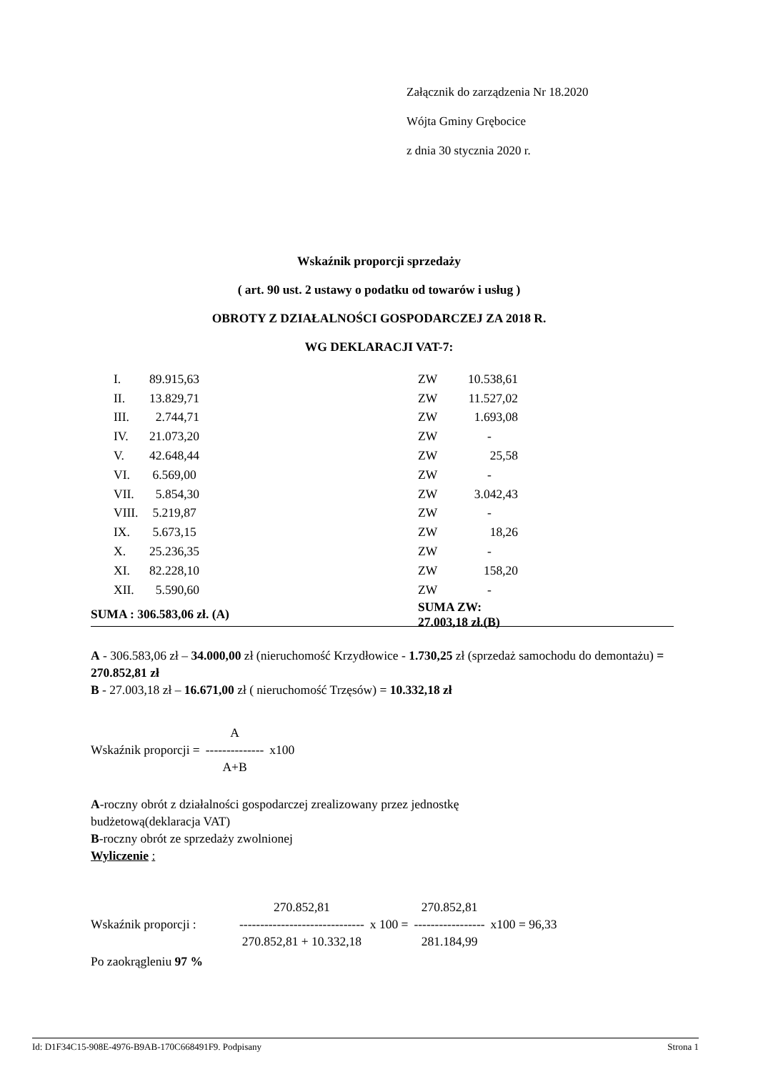Załącznik do zarządzenia Nr 18.2020
Wójta Gminy Grębocice
z dnia 30 stycznia 2020 r.
Wskaźnik proporcji sprzedaży
( art. 90 ust. 2 ustawy o podatku od towarów i usług )
OBROTY Z DZIAŁALNOŚCI GOSPODARCZEJ ZA 2018 R.
WG DEKLARACJI VAT-7:
| | I. | 89.915,63 | ZW | 10.538,61 |
| | II. | 13.829,71 | ZW | 11.527,02 |
| | III. | 2.744,71 | ZW | 1.693,08 |
| | IV. | 21.073,20 | ZW | - |
| | V. | 42.648,44 | ZW | 25,58 |
| | VI. | 6.569,00 | ZW | - |
| | VII. | 5.854,30 | ZW | 3.042,43 |
| | VIII. | 5.219,87 | ZW | - |
| | IX. | 5.673,15 | ZW | 18,26 |
| | X. | 25.236,35 | ZW | - |
| | XI. | 82.228,10 | ZW | 158,20 |
| | XII. | 5.590,60 | ZW | - |
| SUMA : 306.583,06 zł. (A) | | | SUMA ZW: 27.003,18 zł.(B) | |
A - 306.583,06 zł – 34.000,00 zł (nieruchomość Krzydłowice - 1.730,25 zł (sprzedaż samochodu do demontażu) = 270.852,81 zł
B - 27.003,18 zł – 16.671,00 zł ( nieruchomość Trzęsów) = 10.332,18 zł
| | A | |
| Wskaźnik proporcji = | -------------- | x100 |
| | A+B | |
A-roczny obrót z działalności gospodarczej zrealizowany przez jednostkę
budżetową(deklaracja VAT)
B-roczny obrót ze sprzedaży zwolnionej
Wyliczenie :
| | 270.852,81 | | 270.852,81 | |
| Wskaźnik proporcji : | ------------------------------ | x 100 = | ----------------- | x100 = 96,33 |
| | 270.852,81 + 10.332,18 | | 281.184,99 | |
Po zaokrągleniu 97 %
Id: D1F34C15-908E-4976-B9AB-170C668491F9. Podpisany Strona 1